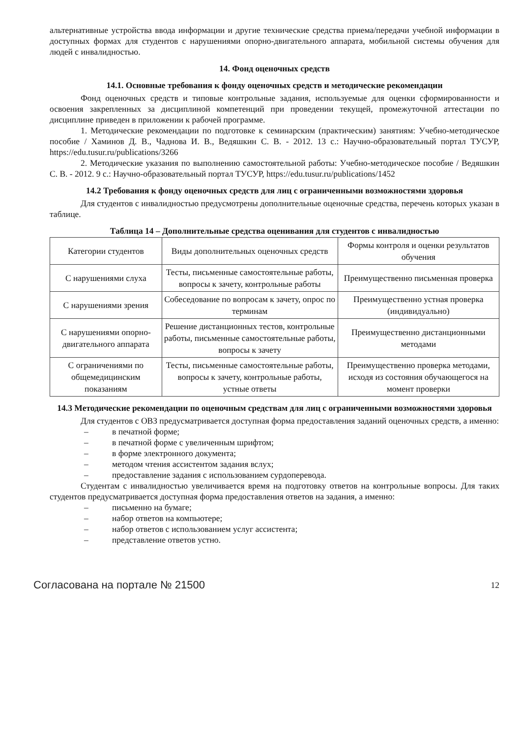альтернативные устройства ввода информации и другие технические средства приема/передачи учебной информации в доступных формах для студентов с нарушениями опорно-двигательного аппарата, мобильной системы обучения для людей с инвалидностью.
14. Фонд оценочных средств
14.1. Основные требования к фонду оценочных средств и методические рекомендации
Фонд оценочных средств и типовые контрольные задания, используемые для оценки сформированности и освоения закрепленных за дисциплиной компетенций при проведении текущей, промежуточной аттестации по дисциплине приведен в приложении к рабочей программе.
1. Методические рекомендации по подготовке к семинарским (практическим) занятиям: Учебно-методическое пособие / Хаминов Д. В., Чаднова И. В., Ведяшкин С. В. - 2012. 13 с.: Научно-образовательный портал ТУСУР, https://edu.tusur.ru/publications/3266
2. Методические указания по выполнению самостоятельной работы: Учебно-методическое пособие / Ведяшкин С. В. - 2012. 9 с.: Научно-образовательный портал ТУСУР, https://edu.tusur.ru/publications/1452
14.2 Требования к фонду оценочных средств для лиц с ограниченными возможностями здоровья
Для студентов с инвалидностью предусмотрены дополнительные оценочные средства, перечень которых указан в таблице.
Таблица 14 – Дополнительные средства оценивания для студентов с инвалидностью
| Категории студентов | Виды дополнительных оценочных средств | Формы контроля и оценки результатов обучения |
| С нарушениями слуха | Тесты, письменные самостоятельные работы, вопросы к зачету, контрольные работы | Преимущественно письменная проверка |
| С нарушениями зрения | Собеседование по вопросам к зачету, опрос по терминам | Преимущественно устная проверка (индивидуально) |
| С нарушениями опорно-двигательного аппарата | Решение дистанционных тестов, контрольные работы, письменные самостоятельные работы, вопросы к зачету | Преимущественно дистанционными методами |
| С ограничениями по общемедицинским показаниям | Тесты, письменные самостоятельные работы, вопросы к зачету, контрольные работы, устные ответы | Преимущественно проверка методами, исходя из состояния обучающегося на момент проверки |
14.3 Методические рекомендации по оценочным средствам для лиц с ограниченными возможностями здоровья
Для студентов с ОВЗ предусматривается доступная форма предоставления заданий оценочных средств, а именно:
– в печатной форме;
– в печатной форме с увеличенным шрифтом;
– в форме электронного документа;
– методом чтения ассистентом задания вслух;
– предоставление задания с использованием сурдоперевода.
Студентам с инвалидностью увеличивается время на подготовку ответов на контрольные вопросы. Для таких студентов предусматривается доступная форма предоставления ответов на задания, а именно:
– письменно на бумаге;
– набор ответов на компьютере;
– набор ответов с использованием услуг ассистента;
– представление ответов устно.
Согласована на портале № 21500
12